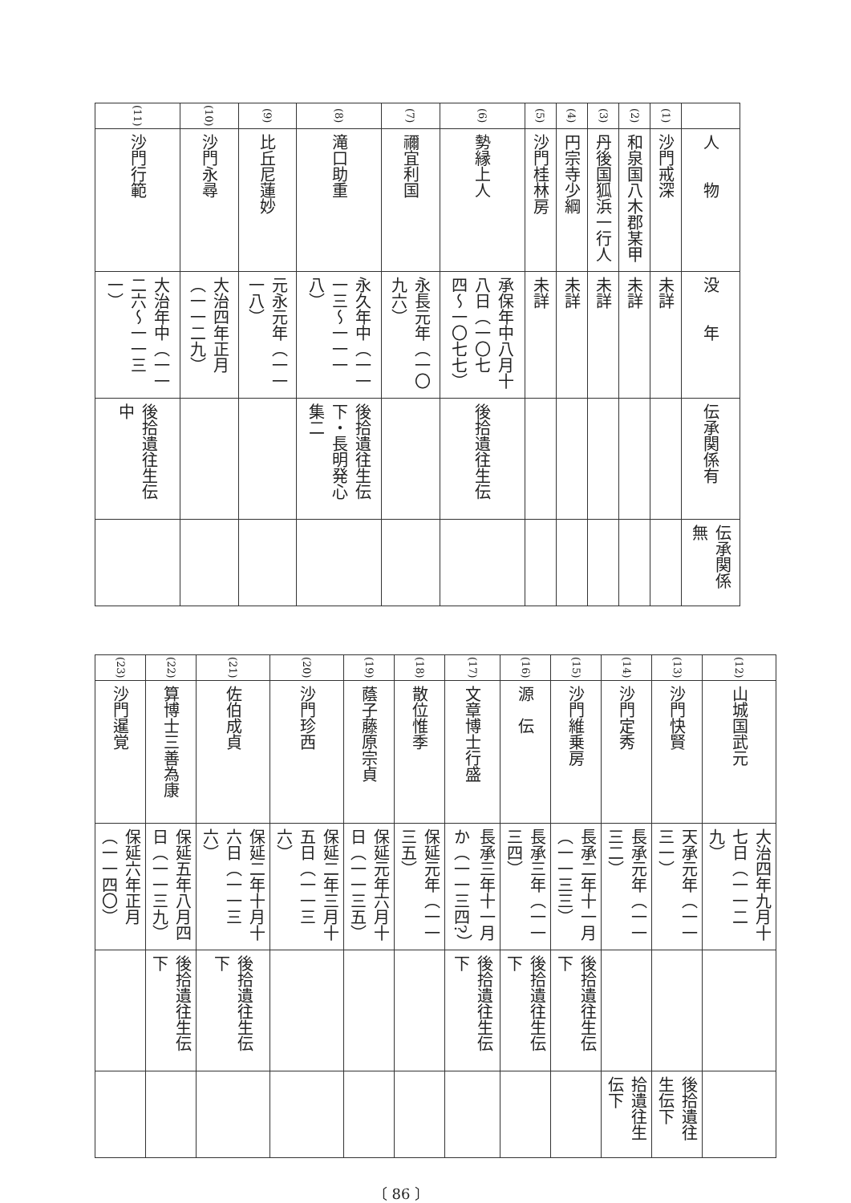| | 人 物 | 没 年 | 伝承関係有 | 伝承関係無 |
| --- | --- | --- | --- | --- |
| (1) | 沙門戒深 | 未詳 | | |
| (2) | 和泉国八木郡某甲 | 未詳 | | |
| (3) | 丹後国狐浜一行人 | 未詳 | | |
| (4) | 円宗寺少綱 | 未詳 | | |
| (5) | 沙門桂林房 | 未詳 | | |
| (6) | 勢縁上人 | 承保年中八月十八日（一〇七四〜一〇七七） | 後拾遺往生伝 | |
| (7) | 禰宜利国 | 永長元年（一〇九六） | | |
| (8) | 滝口助重 | 永久年中（一一一三〜一一一八） | 後拾遺往生伝下・長明発心集二 | |
| (9) | 比丘尼蓮妙 | 元永元年（一一一八） | | |
| (10) | 沙門永尋 | 大治四年正月（一一二九） | | |
| (11) | 沙門行範 | 大治年中（一一二六〜一一三一） | 後拾遺往生伝中 | |
| (12) | 山城国武元 | 大治四年九月十七日（一一二九） | | |
| (13) | 沙門快賢 | 天承元年（一一三一） | | 後拾遺往生伝下 |
| (14) | 沙門定秀 | 長承元年（一一三二） | | 拾遺往生伝下 |
| (15) | 沙門維乗房 | 長承二年十一月（一一三三） | 後拾遺往生伝下 | |
| (16) | 源 伝 | 長承三年（一一三四） | 後拾遺往生伝下 | |
| (17) | 文章博士行盛 | 長承三年十一月か（一一三四?） | 後拾遺往生伝下 | |
| (18) | 散位惟季 | 保延元年（一一三五） | | |
| (19) | 蔭子藤原宗貞 | 保延元年六月十日（一一三五） | | |
| (20) | 沙門珍西 | 保延二年三月十五日（一一三六） | | |
| (21) | 佐伯成貞 | 保延二年十月十六日（一一三六） | 後拾遺往生伝下 | |
| (22) | 算博士三善為康 | 保延五年八月四日（一一三九） | 後拾遺往生伝下 | |
| (23) | 沙門暹覚 | 保延六年正月（一一四〇） | | |
〔 86 〕